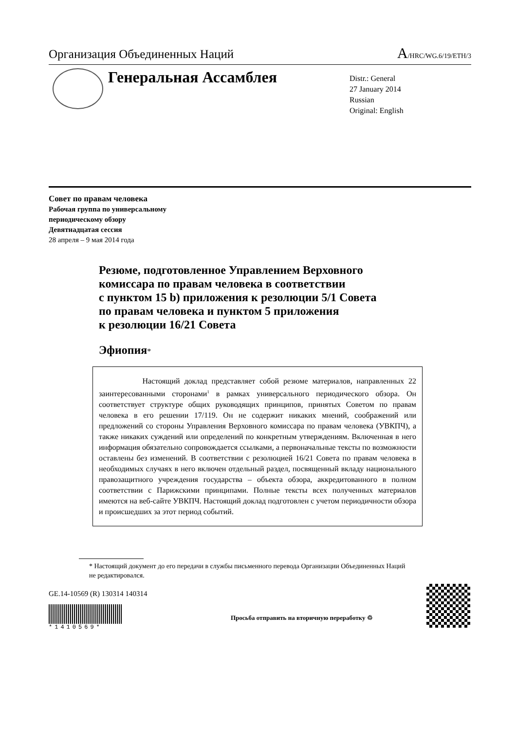Организация Объединенных Наций A/HRC/WG.6/19/ETH/3
Генеральная Ассамблея
Distr.: General
27 January 2014
Russian
Original: English
Совет по правам человека
Рабочая группа по универсальному
периодическому обзору
Девятнадцатая сессия
28 апреля – 9 мая 2014 года
Резюме, подготовленное Управлением Верховного
комиссара по правам человека в соответствии
с пунктом 15 b) приложения к резолюции 5/1 Совета
по правам человека и пунктом 5 приложения
к резолюции 16/21 Совета
Эфиопия*
Настоящий доклад представляет собой резюме материалов, направленных 22 заинтересованными сторонами<sup>1</sup> в рамках универсального периодического обзора. Он соответствует структуре общих руководящих принципов, принятых Советом по правам человека в его решении 17/119. Он не содержит никаких мнений, соображений или предложений со стороны Управления Верховного комиссара по правам человека (УВКПЧ), а также никаких суждений или определений по конкретным утверждениям. Включенная в него информация обязательно сопровождается ссылками, а первоначальные тексты по возможности оставлены без изменений. В соответствии с резолюцией 16/21 Совета по правам человека в необходимых случаях в него включен отдельный раздел, посвященный вкладу национального правозащитного учреждения государства – объекта обзора, аккредитованного в полном соответствии с Парижскими принципами. Полные тексты всех полученных материалов имеются на веб-сайте УВКПЧ. Настоящий доклад подготовлен с учетом периодичности обзора и происшедших за этот период событий.
* Настоящий документ до его передачи в службы письменного перевода Организации Объединенных Наций не редактировался.
GE.14-10569 (R) 130314 140314
*1410569*
Просьба отправить на вторичную переработку ♲